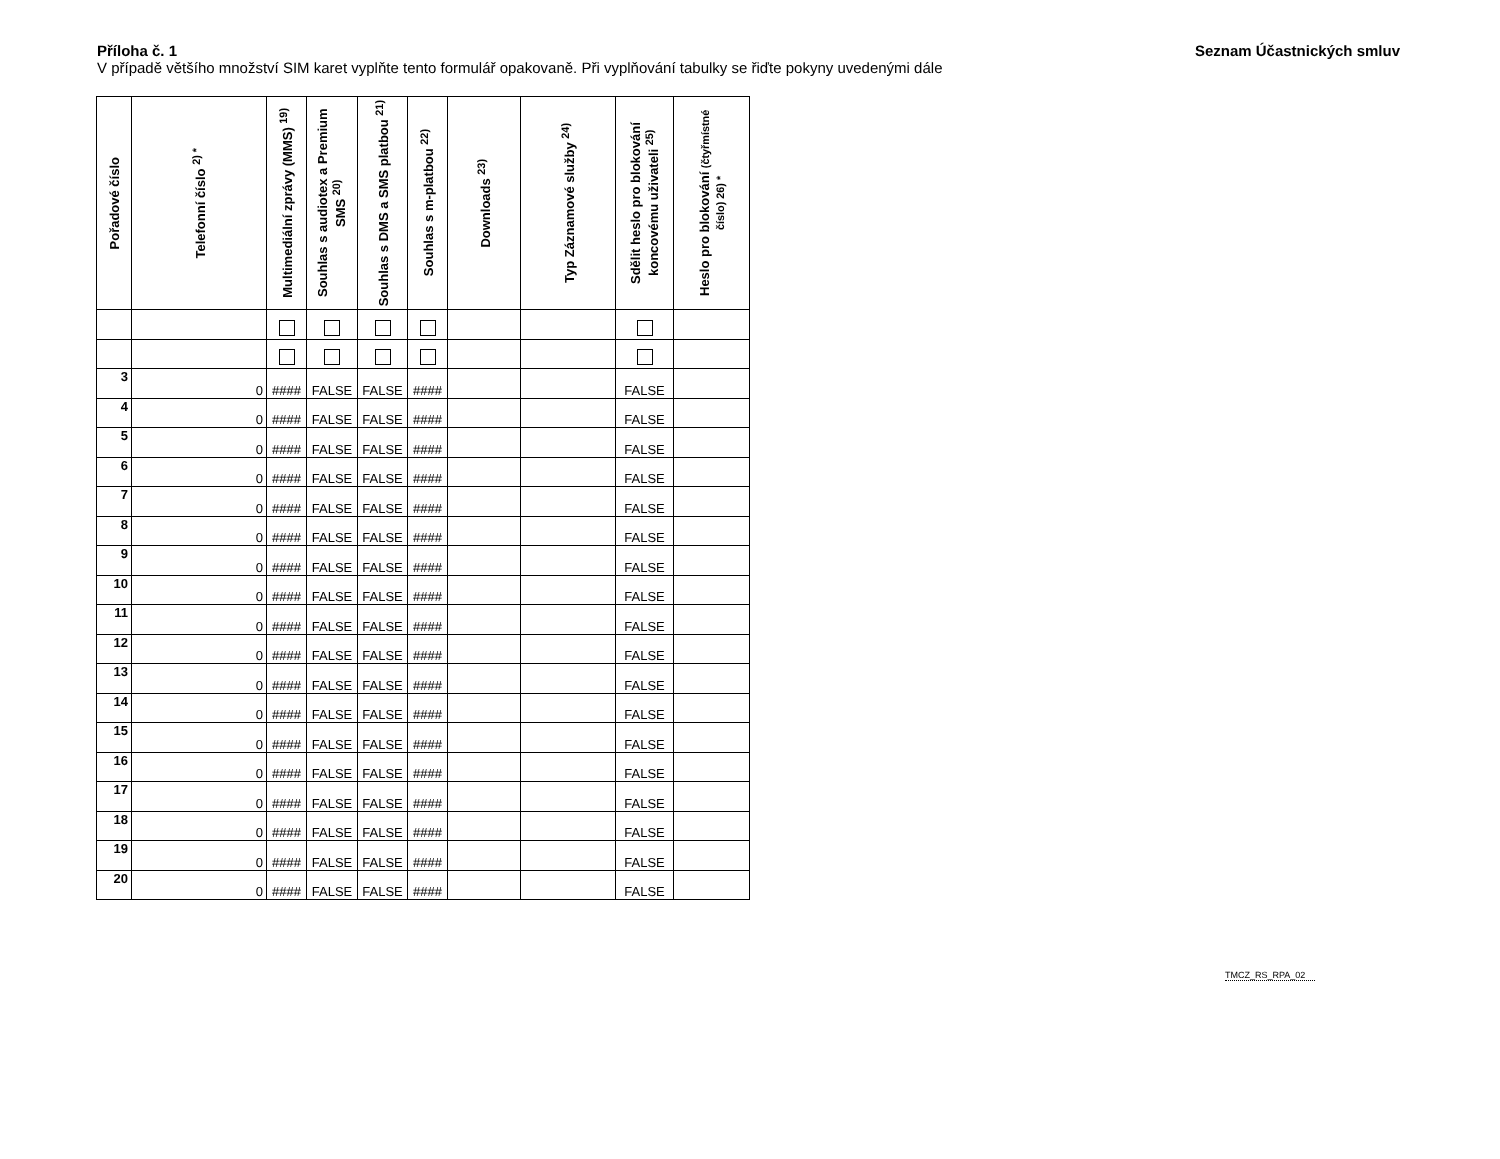Příloha č. 1 Seznam Účastnických smluv
V případě většího množství SIM karet vyplňte tento formulář opakovaně. Při vyplňování tabulky se řiďte pokyny uvedenými dále
| Pořadové číslo | Telefonní číslo <sup>2) *</sup> | Multimediální zprávy (MMS) <sup>19)</sup> | Souhlas s audiotex a Premium SMS <sup>20)</sup> | Souhlas s DMS a SMS platbou <sup>21)</sup> | Souhlas s m-platbou <sup>22)</sup> | Downloads <sup>23)</sup> | Typ Záznamové služby <sup>24)</sup> | Sdělit heslo pro blokování koncovému uživateli <sup>25)</sup> | Heslo pro blokování (čtyřmístné číslo) 26) * |
| --- | --- | --- | --- | --- | --- | --- | --- | --- | --- |
| 3 | 0 | #### | FALSE | FALSE | #### | | | FALSE | |
| 4 | 0 | #### | FALSE | FALSE | #### | | | FALSE | |
| 5 | 0 | #### | FALSE | FALSE | #### | | | FALSE | |
| 6 | 0 | #### | FALSE | FALSE | #### | | | FALSE | |
| 7 | 0 | #### | FALSE | FALSE | #### | | | FALSE | |
| 8 | 0 | #### | FALSE | FALSE | #### | | | FALSE | |
| 9 | 0 | #### | FALSE | FALSE | #### | | | FALSE | |
| 10 | 0 | #### | FALSE | FALSE | #### | | | FALSE | |
| 11 | 0 | #### | FALSE | FALSE | #### | | | FALSE | |
| 12 | 0 | #### | FALSE | FALSE | #### | | | FALSE | |
| 13 | 0 | #### | FALSE | FALSE | #### | | | FALSE | |
| 14 | 0 | #### | FALSE | FALSE | #### | | | FALSE | |
| 15 | 0 | #### | FALSE | FALSE | #### | | | FALSE | |
| 16 | 0 | #### | FALSE | FALSE | #### | | | FALSE | |
| 17 | 0 | #### | FALSE | FALSE | #### | | | FALSE | |
| 18 | 0 | #### | FALSE | FALSE | #### | | | FALSE | |
| 19 | 0 | #### | FALSE | FALSE | #### | | | FALSE | |
| 20 | 0 | #### | FALSE | FALSE | #### | | | FALSE | |
TMCZ_RS_RPA_02